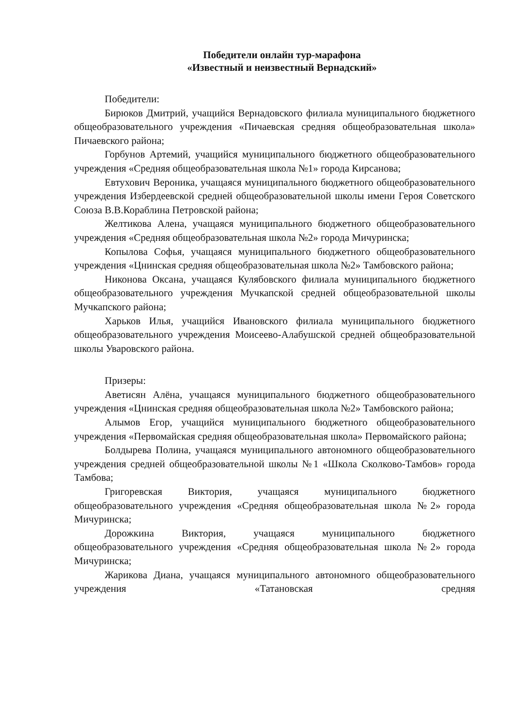Победители онлайн тур-марафона
«Известный и неизвестный Вернадский»
Победители:
Бирюков Дмитрий, учащийся Вернадовского филиала муниципального бюджетного общеобразовательного учреждения «Пичаевская средняя общеобразовательная школа» Пичаевского района;
Горбунов Артемий, учащийся муниципального бюджетного общеобразовательного учреждения «Средняя общеобразовательная школа №1» города Кирсанова;
Евтухович Вероника, учащаяся муниципального бюджетного общеобразовательного учреждения Избердеевской средней общеобразовательной школы имени Героя Советского Союза В.В.Кораблина Петровской района;
Желтикова Алена, учащаяся муниципального бюджетного общеобразовательного учреждения «Средняя общеобразовательная школа №2» города Мичуринска;
Копылова Софья, учащаяся муниципального бюджетного общеобразовательного учреждения «Цнинская средняя общеобразовательная школа №2» Тамбовского района;
Никонова Оксана, учащаяся Кулябовского филиала муниципального бюджетного общеобразовательного учреждения Мучкапской средней общеобразовательной школы Мучкапского района;
Харьков Илья, учащийся Ивановского филиала муниципального бюджетного общеобразовательного учреждения Моисеево-Алабушской средней общеобразовательной школы Уваровского района.
Призеры:
Аветисян Алёна, учащаяся муниципального бюджетного общеобразовательного учреждения «Цнинская средняя общеобразовательная школа №2» Тамбовского района;
Алымов Егор, учащийся муниципального бюджетного общеобразовательного учреждения «Первомайская средняя общеобразовательная школа» Первомайского района;
Болдырева Полина, учащаяся муниципального автономного общеобразовательного учреждения средней общеобразовательной школы №1 «Школа Сколково-Тамбов» города Тамбова;
Григоревская Виктория, учащаяся муниципального бюджетного общеобразовательного учреждения «Средняя общеобразовательная школа №2» города Мичуринска;
Дорожкина Виктория, учащаяся муниципального бюджетного общеобразовательного учреждения «Средняя общеобразовательная школа №2» города Мичуринска;
Жарикова Диана, учащаяся муниципального автономного общеобразовательного учреждения «Татановская средняя